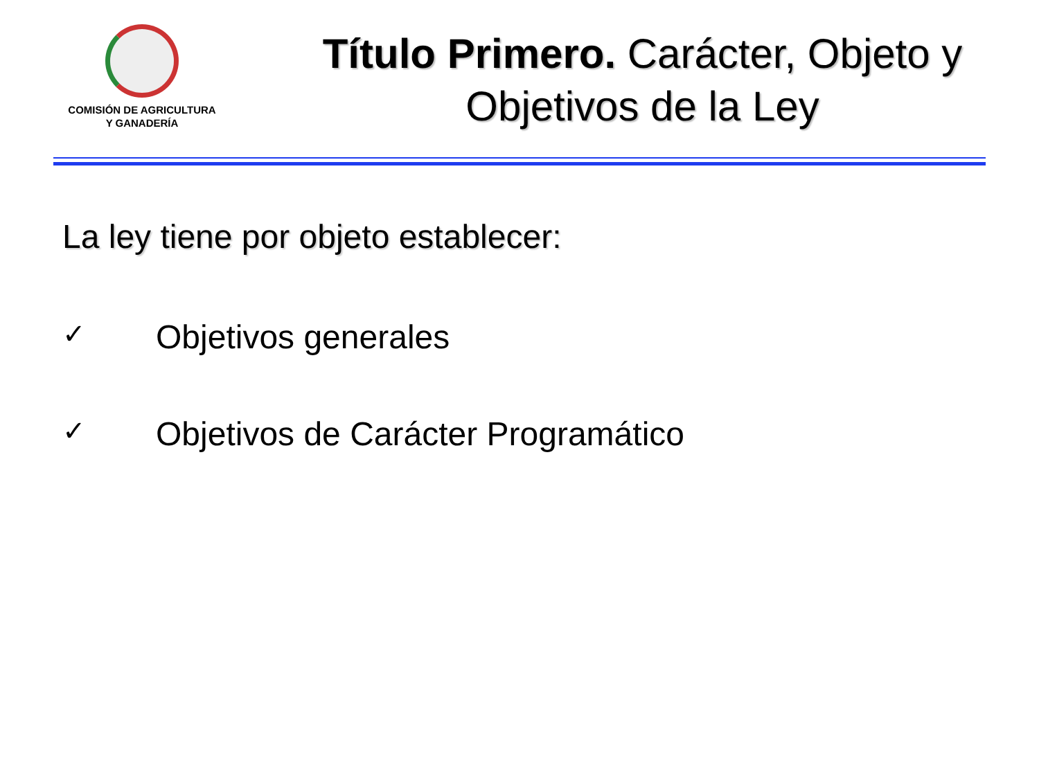COMISIÓN DE AGRICULTURA
Y GANADERÍA
Título Primero. Carácter, Objeto y
Objetivos de la Ley
La ley tiene por objeto establecer:
✓ Objetivos generales
✓ Objetivos de Carácter Programático